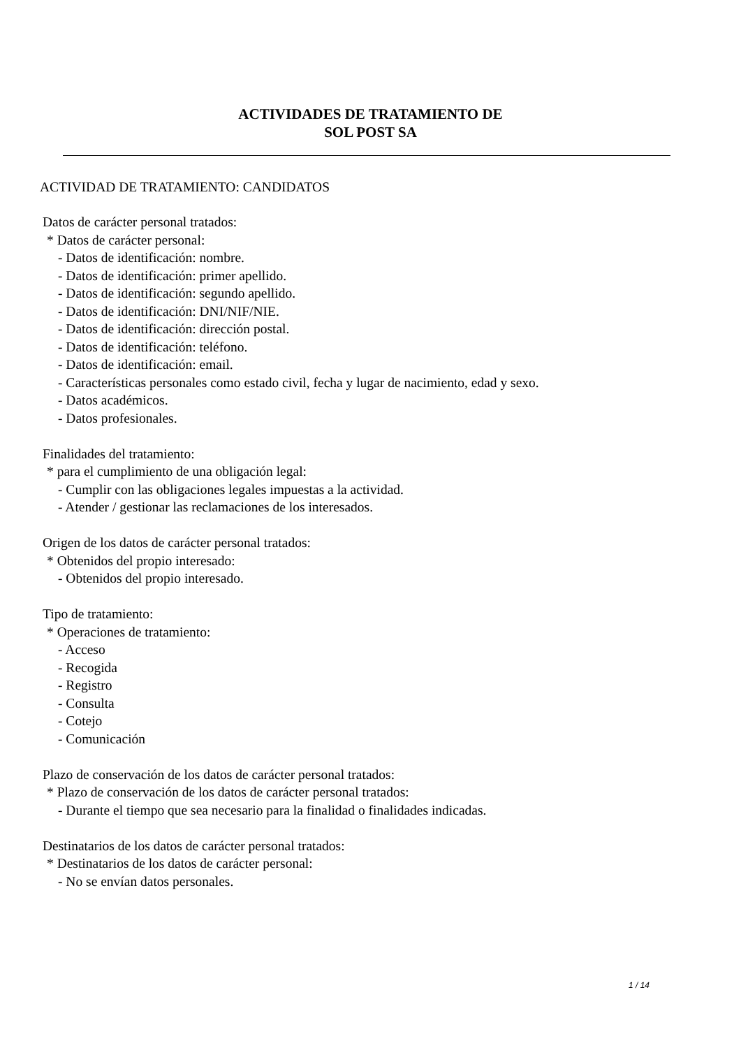ACTIVIDADES DE TRATAMIENTO DE
SOL POST SA
ACTIVIDAD DE TRATAMIENTO: CANDIDATOS
Datos de carácter personal tratados:
* Datos de carácter personal:
- Datos de identificación: nombre.
- Datos de identificación: primer apellido.
- Datos de identificación: segundo apellido.
- Datos de identificación: DNI/NIF/NIE.
- Datos de identificación: dirección postal.
- Datos de identificación: teléfono.
- Datos de identificación: email.
- Características personales como estado civil, fecha y lugar de nacimiento, edad y sexo.
- Datos académicos.
- Datos profesionales.
Finalidades del tratamiento:
* para el cumplimiento de una obligación legal:
- Cumplir con las obligaciones legales impuestas a la actividad.
- Atender / gestionar las reclamaciones de los interesados.
Origen de los datos de carácter personal tratados:
* Obtenidos del propio interesado:
- Obtenidos del propio interesado.
Tipo de tratamiento:
* Operaciones de tratamiento:
- Acceso
- Recogida
- Registro
- Consulta
- Cotejo
- Comunicación
Plazo de conservación de los datos de carácter personal tratados:
* Plazo de conservación de los datos de carácter personal tratados:
- Durante el tiempo que sea necesario para la finalidad o finalidades indicadas.
Destinatarios de los datos de carácter personal tratados:
* Destinatarios de los datos de carácter personal:
- No se envían datos personales.
1 / 14